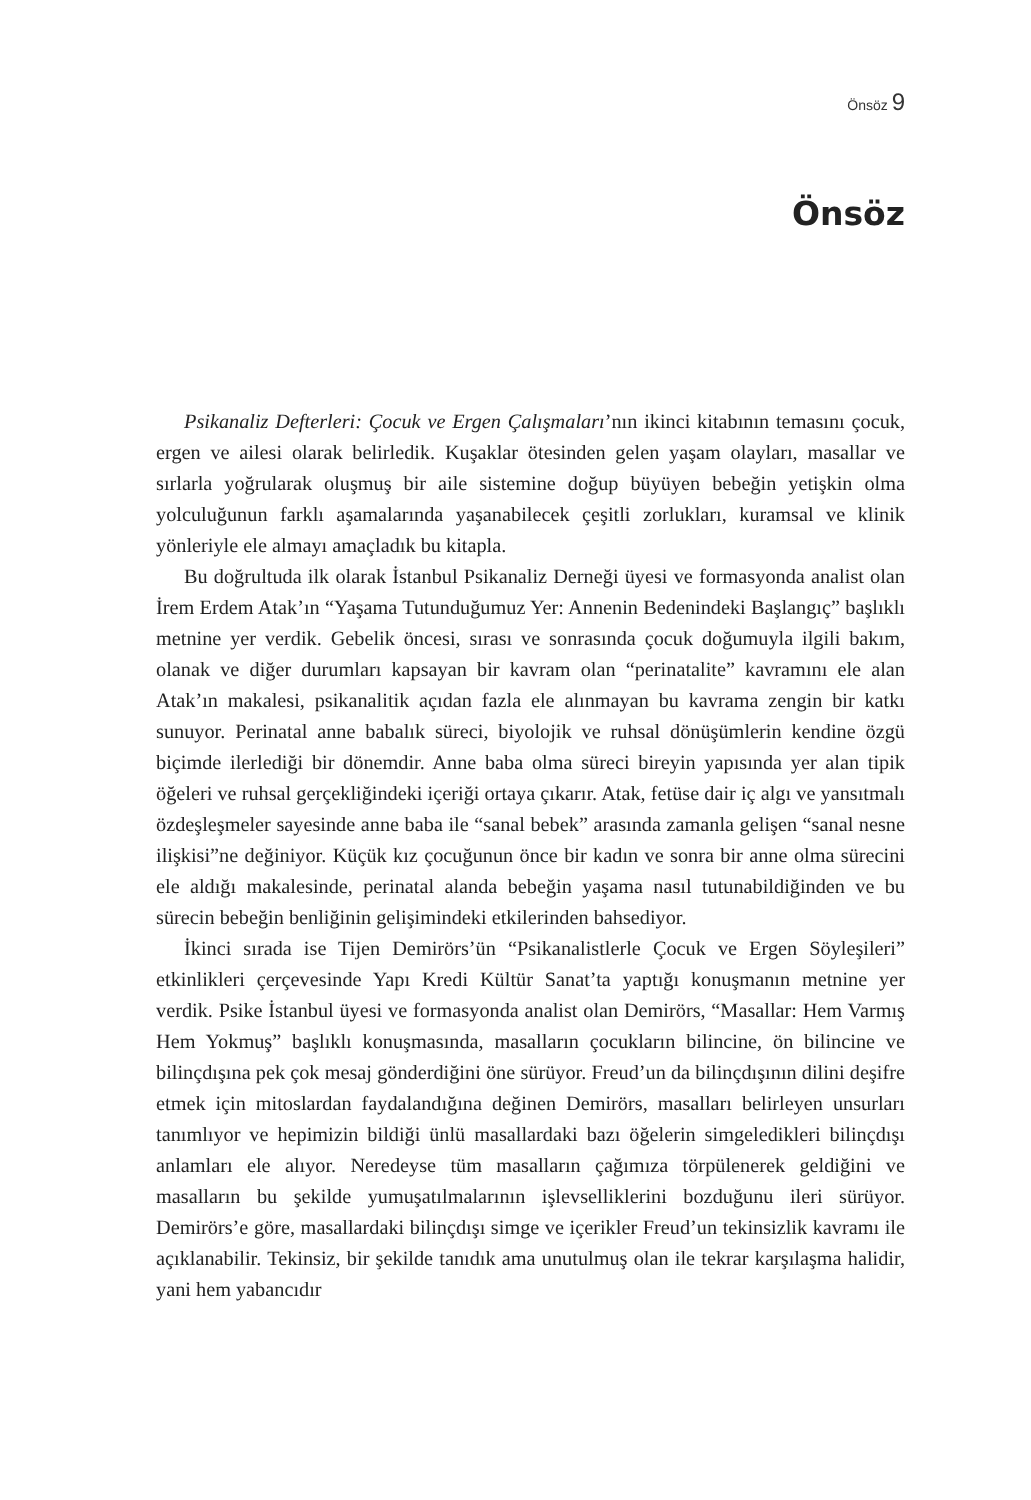Önsöz 9
Önsöz
Psikanaliz Defterleri: Çocuk ve Ergen Çalışmaları’nın ikinci kitabının temasını çocuk, ergen ve ailesi olarak belirledik. Kuşaklar ötesinden gelen yaşam olayları, masallar ve sırlarla yoğrularak oluşmuş bir aile sistemine doğup büyüyen bebeğin yetişkin olma yolculuğunun farklı aşamalarında yaşanabilecek çeşitli zorlukları, kuramsal ve klinik yönleriyle ele almayı amaçladık bu kitapla.
Bu doğrultuda ilk olarak İstanbul Psikanaliz Derneği üyesi ve formasyonda analist olan İrem Erdem Atak’ın “Yaşama Tutunduğumuz Yer: Annenin Bedenindeki Başlangıç” başlıklı metnine yer verdik. Gebelik öncesi, sırası ve sonrasında çocuk doğumuyla ilgili bakım, olanak ve diğer durumları kapsayan bir kavram olan “perinatalite” kavramını ele alan Atak’ın makalesi, psikanalitik açıdan fazla ele alınmayan bu kavrama zengin bir katkı sunuyor. Perinatal anne babalık süreci, biyolojik ve ruhsal dönüşümlerin kendine özgü biçimde ilerlediği bir dönemdir. Anne baba olma süreci bireyin yapısında yer alan tipik öğeleri ve ruhsal gerçekliğindeki içeriği ortaya çıkarır. Atak, fetüse dair iç algı ve yansıtmalı özdeşleşmeler sayesinde anne baba ile “sanal bebek” arasında zamanla gelişen “sanal nesne ilişkisi”ne değiniyor. Küçük kız çocuğunun önce bir kadın ve sonra bir anne olma sürecini ele aldığı makalesinde, perinatal alanda bebeğin yaşama nasıl tutunabildiğinden ve bu sürecin bebeğin benliğinin gelişimindeki etkilerinden bahsediyor.
İkinci sırada ise Tijen Demirörs’ün “Psikanalistlerle Çocuk ve Ergen Söyleşileri” etkinlikleri çerçevesinde Yapı Kredi Kültür Sanat’ta yaptığı konuşmanın metnine yer verdik. Psike İstanbul üyesi ve formasyonda analist olan Demirörs, “Masallar: Hem Varmış Hem Yokmuş” başlıklı konuşmasında, masalların çocukların bilincine, ön bilincine ve bilinçdışına pek çok mesaj gönderdiğini öne sürüyor. Freud’un da bilinçdışının dilini deşifre etmek için mitoslardan faydalandığına değinen Demirörs, masalları belirleyen unsurları tanımlıyor ve hepimizin bildiği ünlü masallardaki bazı öğelerin simgeledikleri bilinçdışı anlamları ele alıyor. Neredeyse tüm masalların çağımıza törpülenerek geldiğini ve masalların bu şekilde yumuşatılmalarının işlevselliklerini bozduğunu ileri sürüyor. Demirörs’e göre, masallardaki bilinçdışı simge ve içerikler Freud’un tekinsizlik kavramı ile açıklanabilir. Tekinsiz, bir şekilde tanıdık ama unutulmuş olan ile tekrar karşılaşma halidir, yani hem yabancıdır